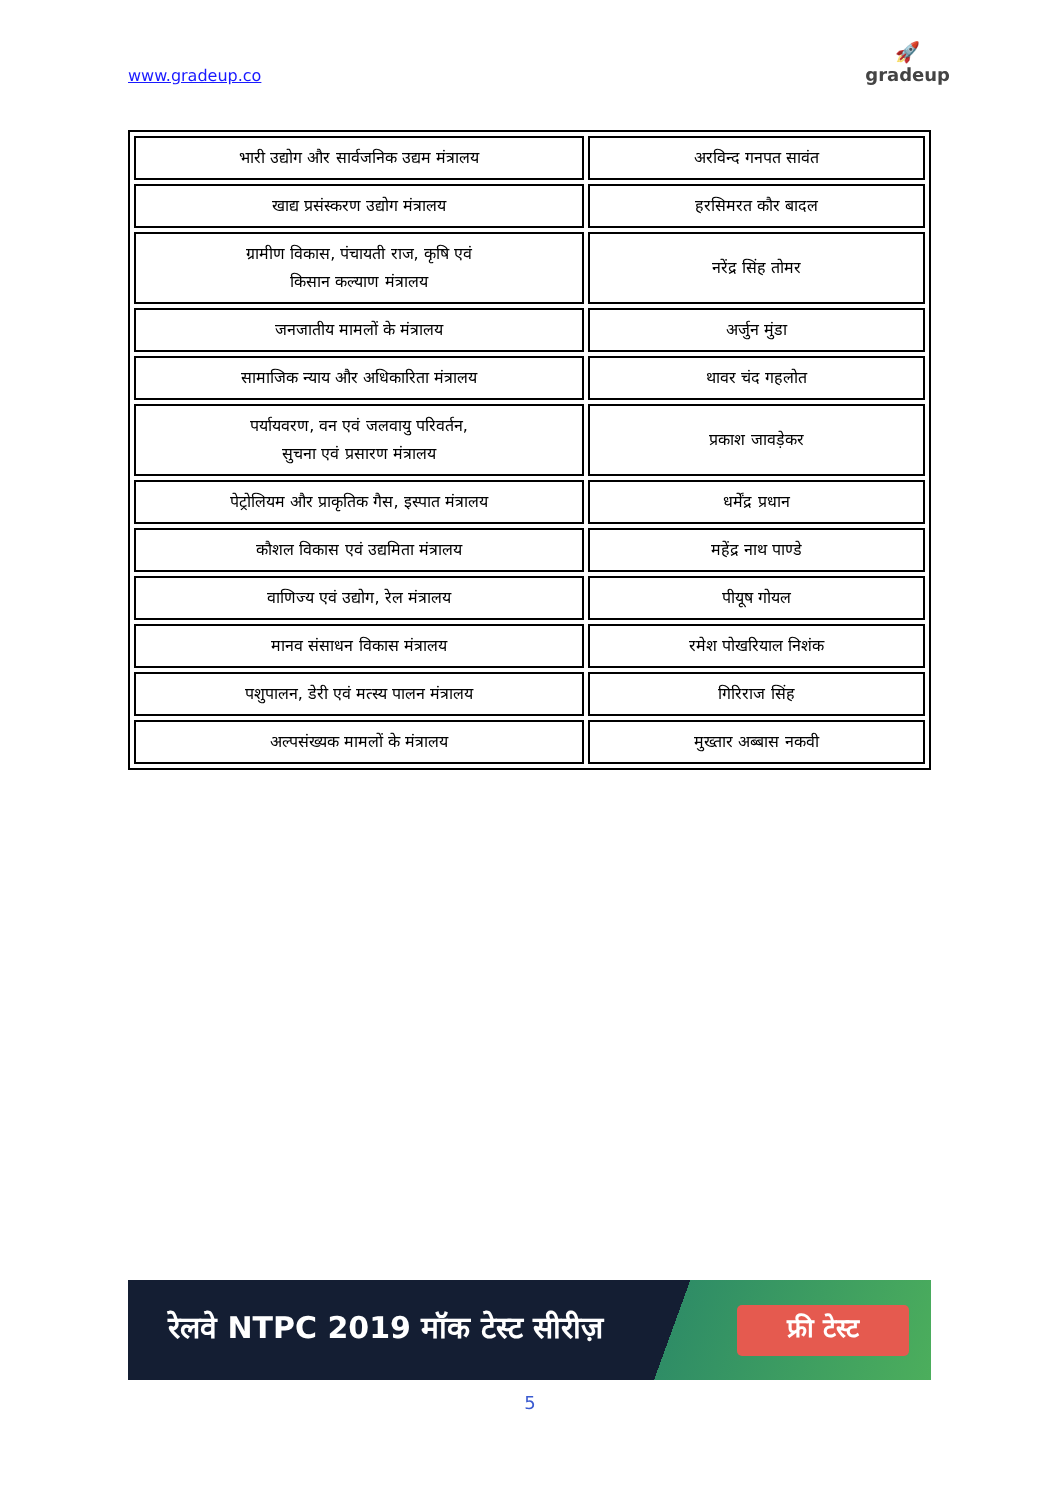www.gradeup.co
🚀
gradeup
| भारी उद्योग और सार्वजनिक उद्यम मंत्रालय | अरविन्द गनपत सावंत |
| खाद्य प्रसंस्करण उद्योग मंत्रालय | हरसिमरत कौर बादल |
| ग्रामीण विकास, पंचायती राज, कृषि एवं किसान कल्याण मंत्रालय | नरेंद्र सिंह तोमर |
| जनजातीय मामलों के मंत्रालय | अर्जुन मुंडा |
| सामाजिक न्याय और अधिकारिता मंत्रालय | थावर चंद गहलोत |
| पर्यायवरण, वन एवं जलवायु परिवर्तन, सुचना एवं प्रसारण मंत्रालय | प्रकाश जावड़ेकर |
| पेट्रोलियम और प्राकृतिक गैस, इस्पात मंत्रालय | धर्मेंद्र प्रधान |
| कौशल विकास एवं उद्यमिता मंत्रालय | महेंद्र नाथ पाण्डे |
| वाणिज्य एवं उद्योग, रेल मंत्रालय | पीयूष गोयल |
| मानव संसाधन विकास मंत्रालय | रमेश पोखरियाल निशंक |
| पशुपालन, डेरी एवं मत्स्य पालन मंत्रालय | गिरिराज सिंह |
| अल्पसंख्यक मामलों के मंत्रालय | मुख्तार अब्बास नकवी |
रेलवे NTPC 2019 मॉक टेस्ट सीरीज़
फ्री टेस्ट
5